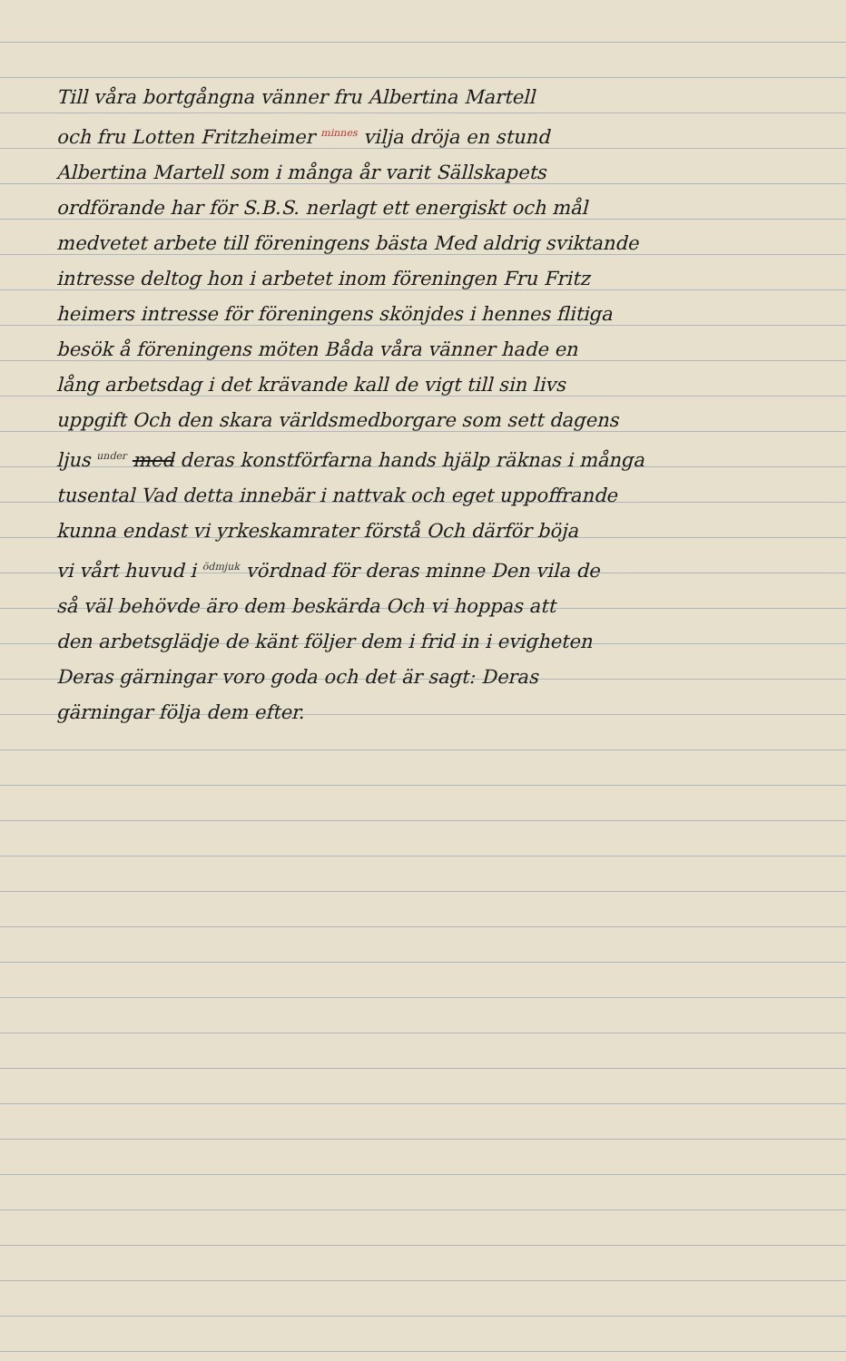Till våra bortgångna vänner fru Albertina Martell
och fru Lotten Fritzheimer <sup>minnes</sup> vilja dröja en stund
Albertina Martell som i många år varit Sällskapets
ordförande har för S.B.S. nerlagt ett energiskt och mål
medvetet arbete till föreningens bästa Med aldrig sviktande
intresse deltog hon i arbetet inom föreningen Fru Fritz
heimers intresse för föreningens skönjdes i hennes flitiga
besök å föreningens möten Båda våra vänner hade en
lång arbetsdag i det krävande kall de vigt till sin livs
uppgift Och den skara världsmedborgare som sett dagens
ljus <sup>under</sup> med deras konstförfarna hands hjälp räknas i många
tusental Vad detta innebär i nattvak och eget uppoffrande
kunna endast vi yrkeskamrater förstå Och därför böja
vi vårt huvud i <sup>ödmjuk</sup> vördnad för deras minne Den vila de
så väl behövde äro dem beskärda Och vi hoppas att
den arbetsglädje de känt följer dem i frid in i evigheten
Deras gärningar voro goda och det är sagt: Deras
gärningar följa dem efter.